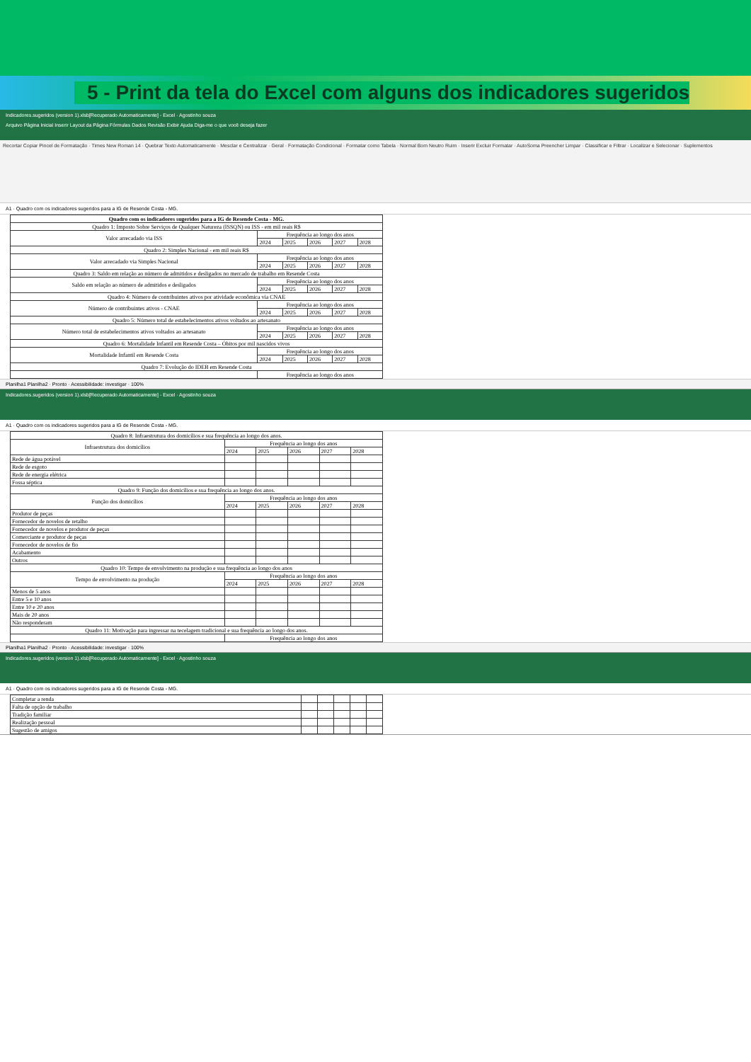5 - Print da tela do Excel com alguns dos indicadores sugeridos
Indicadores.sugeridos (version 1).xlsb[Recuperado Automaticamente] - Excel · Agostinho souza
Arquivo Página Inicial Inserir Layout da Página Fórmulas Dados Revisão Exibir Ajuda Diga-me o que você deseja fazer
Recortar Copiar Pincel de Formatação · Times New Roman 14 · Quebrar Texto Automaticamente · Mesclar e Centralizar · Geral · Formatação Condicional · Formatar como Tabela · Normal Bom Neutro Ruim · Inserir Excluir Formatar · AutoSoma Preencher Limpar · Classificar e Filtrar · Localizar e Selecionar · Suplementos
A1 · Quadro com os indicadores sugeridos para a IG de Resende Costa - MG.
| Quadro com os indicadores sugeridos para a IG de Resende Costa - MG. | | | | | |
| Quadro 1: Imposto Sobre Serviços de Qualquer Natureza (ISSQN) ou ISS - em mil reais R$ | | | | | |
| Valor arrecadado via ISS | Frequência ao longo dos anos | | | | |
| | 2024 | 2025 | 2026 | 2027 | 2028 |
| Quadro 2: Simples Nacional - em mil reais R$ | | | | | |
| Valor arrecadado via Simples Nacional | Frequência ao longo dos anos | | | | |
| | 2024 | 2025 | 2026 | 2027 | 2028 |
| Quadro 3: Saldo em relação ao número de admitidos e desligados no mercado de trabalho em Resende Costa | | | | | |
| Saldo em relação ao número de admitidos e desligados | Frequência ao longo dos anos | | | | |
| | 2024 | 2025 | 2026 | 2027 | 2028 |
| Quadro 4: Número de contribuintes ativos por atividade econômica via CNAE | | | | | |
| Número de contribuintes ativos - CNAE | Frequência ao longo dos anos | | | | |
| | 2024 | 2025 | 2026 | 2027 | 2028 |
| Quadro 5: Número total de estabelecimentos ativos voltados ao artesanato | | | | | |
| Número total de estabelecimentos ativos voltados ao artesanato | Frequência ao longo dos anos | | | | |
| | 2024 | 2025 | 2026 | 2027 | 2028 |
| Quadro 6: Mortalidade Infantil em Resende Costa – Óbitos por mil nascidos vivos | | | | | |
| Mortalidade Infantil em Resende Costa | Frequência ao longo dos anos | | | | |
| | 2024 | 2025 | 2026 | 2027 | 2028 |
| Quadro 7: Evolução do IDEB em Resende Costa | | | | | |
| | Frequência ao longo dos anos | | | | |
Planilha1 Planilha2 · Pronto · Acessibilidade: investigar · 100%
Indicadores.sugeridos (version 1).xlsb[Recuperado Automaticamente] - Excel · Agostinho souza
A1 · Quadro com os indicadores sugeridos para a IG de Resende Costa - MG.
| Quadro 8: Infraestrutura dos domicílios e sua frequência ao longo dos anos. | | | | | |
| Infraestrutura dos domicílios | Frequência ao longo dos anos | | | | |
| | 2024 | 2025 | 2026 | 2027 | 2028 |
| Rede de água potável | | | | | |
| Rede de esgoto | | | | | |
| Rede de energia elétrica | | | | | |
| Fossa séptica | | | | | |
| Quadro 9: Função dos domicílios e sua frequência ao longo dos anos. | | | | | |
| Função dos domicílios | Frequência ao longo dos anos | | | | |
| | 2024 | 2025 | 2026 | 2027 | 2028 |
| Produtor de peças | | | | | |
| Fornecedor de novelos de retalho | | | | | |
| Fornecedor de novelos e produtor de peças | | | | | |
| Comerciante e produtor de peças | | | | | |
| Fornecedor de novelos de fio | | | | | |
| Acabamento | | | | | |
| Outros | | | | | |
| Quadro 10: Tempo de envolvimento na produção e sua frequência ao longo dos anos | | | | | |
| Tempo de envolvimento na produção | Frequência ao longo dos anos | | | | |
| | 2024 | 2025 | 2026 | 2027 | 2028 |
| Menos de 5 anos | | | | | |
| Entre 5 e 10 anos | | | | | |
| Entre 10 e 20 anos | | | | | |
| Mais de 20 anos | | | | | |
| Não responderam | | | | | |
| Quadro 11: Motivação para ingressar na tecelagem tradicional e sua frequência ao longo dos anos. | | | | | |
| | Frequência ao longo dos anos | | | | |
Planilha1 Planilha2 · Pronto · Acessibilidade: investigar · 100%
Indicadores.sugeridos (version 1).xlsb[Recuperado Automaticamente] - Excel · Agostinho souza
A1 · Quadro com os indicadores sugeridos para a IG de Resende Costa - MG.
| Completar a renda | | | | | |
| Falta de opção de trabalho | | | | | |
| Tradição familiar | | | | | |
| Realização pessoal | | | | | |
| Sugestão de amigos | | | | | |